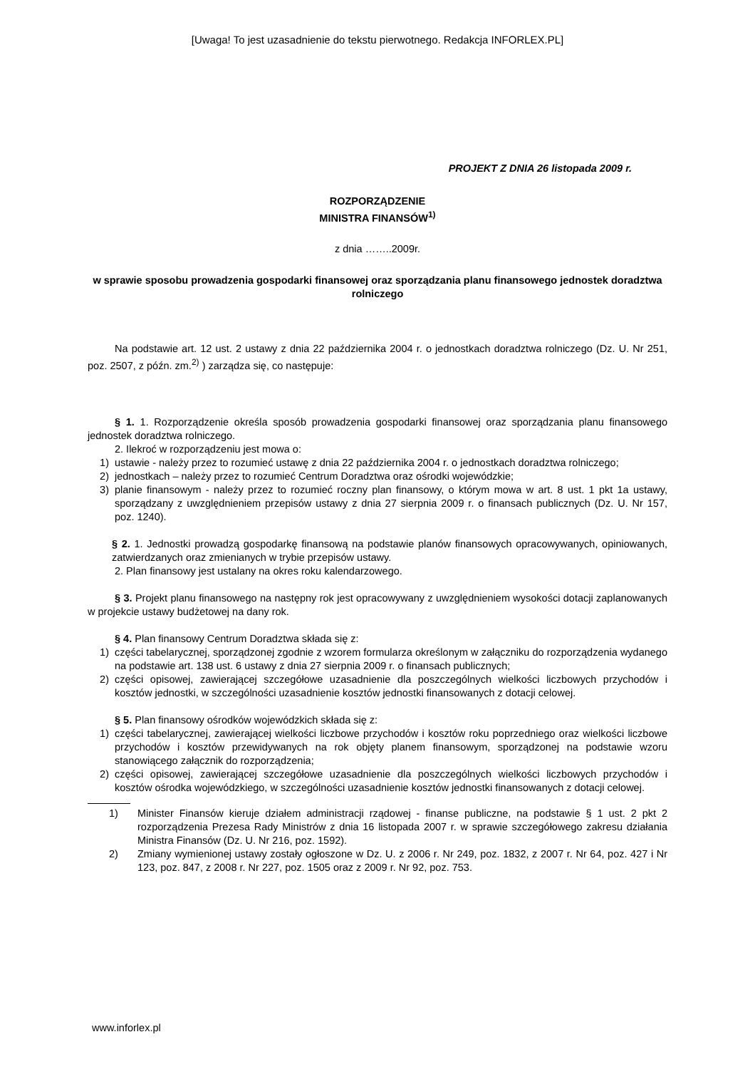[Uwaga! To jest uzasadnienie do tekstu pierwotnego. Redakcja INFORLEX.PL]
PROJEKT Z DNIA 26 listopada 2009 r.
ROZPORZĄDZENIE
MINISTRA FINANSÓW<sup>1)</sup>
z dnia ……..2009r.
w sprawie sposobu prowadzenia gospodarki finansowej oraz sporządzania planu finansowego jednostek doradztwa rolniczego
Na podstawie art. 12 ust. 2 ustawy z dnia 22 października 2004 r. o jednostkach doradztwa rolniczego (Dz. U. Nr 251, poz. 2507, z późn. zm.<sup>2)</sup> ) zarządza się, co następuje:
§ 1. 1. Rozporządzenie określa sposób prowadzenia gospodarki finansowej oraz sporządzania planu finansowego jednostek doradztwa rolniczego.
2. Ilekroć w rozporządzeniu jest mowa o:
1) ustawie - należy przez to rozumieć ustawę z dnia 22 października 2004 r. o jednostkach doradztwa rolniczego;
2) jednostkach – należy przez to rozumieć Centrum Doradztwa oraz ośrodki wojewódzkie;
3) planie finansowym - należy przez to rozumieć roczny plan finansowy, o którym mowa w art. 8 ust. 1 pkt 1a ustawy, sporządzany z uwzględnieniem przepisów ustawy z dnia 27 sierpnia 2009 r. o finansach publicznych (Dz. U. Nr 157, poz. 1240).
§ 2. 1. Jednostki prowadzą gospodarkę finansową na podstawie planów finansowych opracowywanych, opiniowanych, zatwierdzanych oraz zmienianych w trybie przepisów ustawy.
2. Plan finansowy jest ustalany na okres roku kalendarzowego.
§ 3. Projekt planu finansowego na następny rok jest opracowywany z uwzględnieniem wysokości dotacji zaplanowanych w projekcie ustawy budżetowej na dany rok.
§ 4. Plan finansowy Centrum Doradztwa składa się z:
1) części tabelarycznej, sporządzonej zgodnie z wzorem formularza określonym w załączniku do rozporządzenia wydanego na podstawie art. 138 ust. 6 ustawy z dnia 27 sierpnia 2009 r. o finansach publicznych;
2) części opisowej, zawierającej szczegółowe uzasadnienie dla poszczególnych wielkości liczbowych przychodów i kosztów jednostki, w szczególności uzasadnienie kosztów jednostki finansowanych z dotacji celowej.
§ 5. Plan finansowy ośrodków wojewódzkich składa się z:
1) części tabelarycznej, zawierającej wielkości liczbowe przychodów i kosztów roku poprzedniego oraz wielkości liczbowe przychodów i kosztów przewidywanych na rok objęty planem finansowym, sporządzonej na podstawie wzoru stanowiącego załącznik do rozporządzenia;
2) części opisowej, zawierającej szczegółowe uzasadnienie dla poszczególnych wielkości liczbowych przychodów i kosztów ośrodka wojewódzkiego, w szczególności uzasadnienie kosztów jednostki finansowanych z dotacji celowej.
1) Minister Finansów kieruje działem administracji rządowej - finanse publiczne, na podstawie § 1 ust. 2 pkt 2 rozporządzenia Prezesa Rady Ministrów z dnia 16 listopada 2007 r. w sprawie szczegółowego zakresu działania Ministra Finansów (Dz. U. Nr 216, poz. 1592).
2) Zmiany wymienionej ustawy zostały ogłoszone w Dz. U. z 2006 r. Nr 249, poz. 1832, z 2007 r. Nr 64, poz. 427 i Nr 123, poz. 847, z 2008 r. Nr 227, poz. 1505 oraz z 2009 r. Nr 92, poz. 753.
www.inforlex.pl